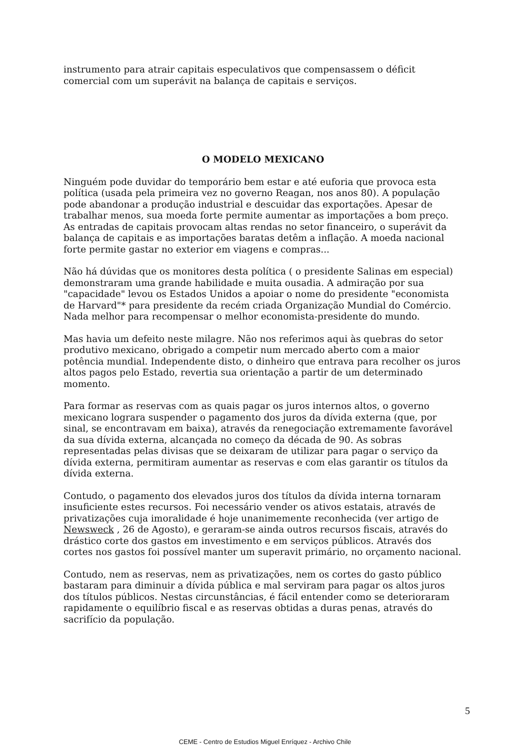instrumento para atrair capitais especulativos que compensassem o déficit comercial com um superávit na balança de capitais e serviços.
O MODELO MEXICANO
Ninguém pode duvidar do temporário bem estar e até euforia que provoca esta política (usada pela primeira vez no governo Reagan, nos anos 80). A população pode abandonar a produção industrial e descuidar das exportações. Apesar de trabalhar menos, sua moeda forte permite aumentar as importações a bom preço. As entradas de capitais provocam altas rendas no setor financeiro, o superávit da balança de capitais e as importações baratas detêm a inflação. A moeda nacional forte permite gastar no exterior em viagens e compras...
Não há dúvidas que os monitores desta política ( o presidente Salinas em especial) demonstraram uma grande habilidade e muita ousadia. A admiração por sua "capacidade" levou os Estados Unidos a apoiar o nome do presidente "economista de Harvard"* para presidente da recém criada Organização Mundial do Comércio. Nada melhor para recompensar o melhor economista-presidente do mundo.
Mas havia um defeito neste milagre. Não nos referimos aqui às quebras do setor produtivo mexicano, obrigado a competir num mercado aberto com a maior potência mundial. Independente disto, o dinheiro que entrava para recolher os juros altos pagos pelo Estado, revertia sua orientação a partir de um determinado momento.
Para formar as reservas com as quais pagar os juros internos altos, o governo mexicano lograra suspender o pagamento dos juros da dívida externa (que, por sinal, se encontravam em baixa), através da renegociação extremamente favorável da sua dívida externa, alcançada no começo da década de 90. As sobras representadas pelas divisas que se deixaram de utilizar para pagar o serviço da dívida externa, permitiram aumentar as reservas e com elas garantir os títulos da dívida externa.
Contudo, o pagamento dos elevados juros dos títulos da dívida interna tornaram insuficiente estes recursos. Foi necessário vender os ativos estatais, através de privatizações cuja imoralidade é hoje unanimemente reconhecida (ver artigo de Newsweck , 26 de Agosto), e geraram-se ainda outros recursos fiscais, através do drástico corte dos gastos em investimento e em serviços públicos. Através dos cortes nos gastos foi possível manter um superavit primário, no orçamento nacional.
Contudo, nem as reservas, nem as privatizações, nem os cortes do gasto público bastaram para diminuir a dívida pública e mal serviram para pagar os altos juros dos títulos públicos. Nestas circunstâncias, é fácil entender como se deterioraram rapidamente o equilíbrio fiscal e as reservas obtidas a duras penas, através do sacrifício da população.
5
CEME - Centro de Estudios Miguel Enríquez - Archivo Chile